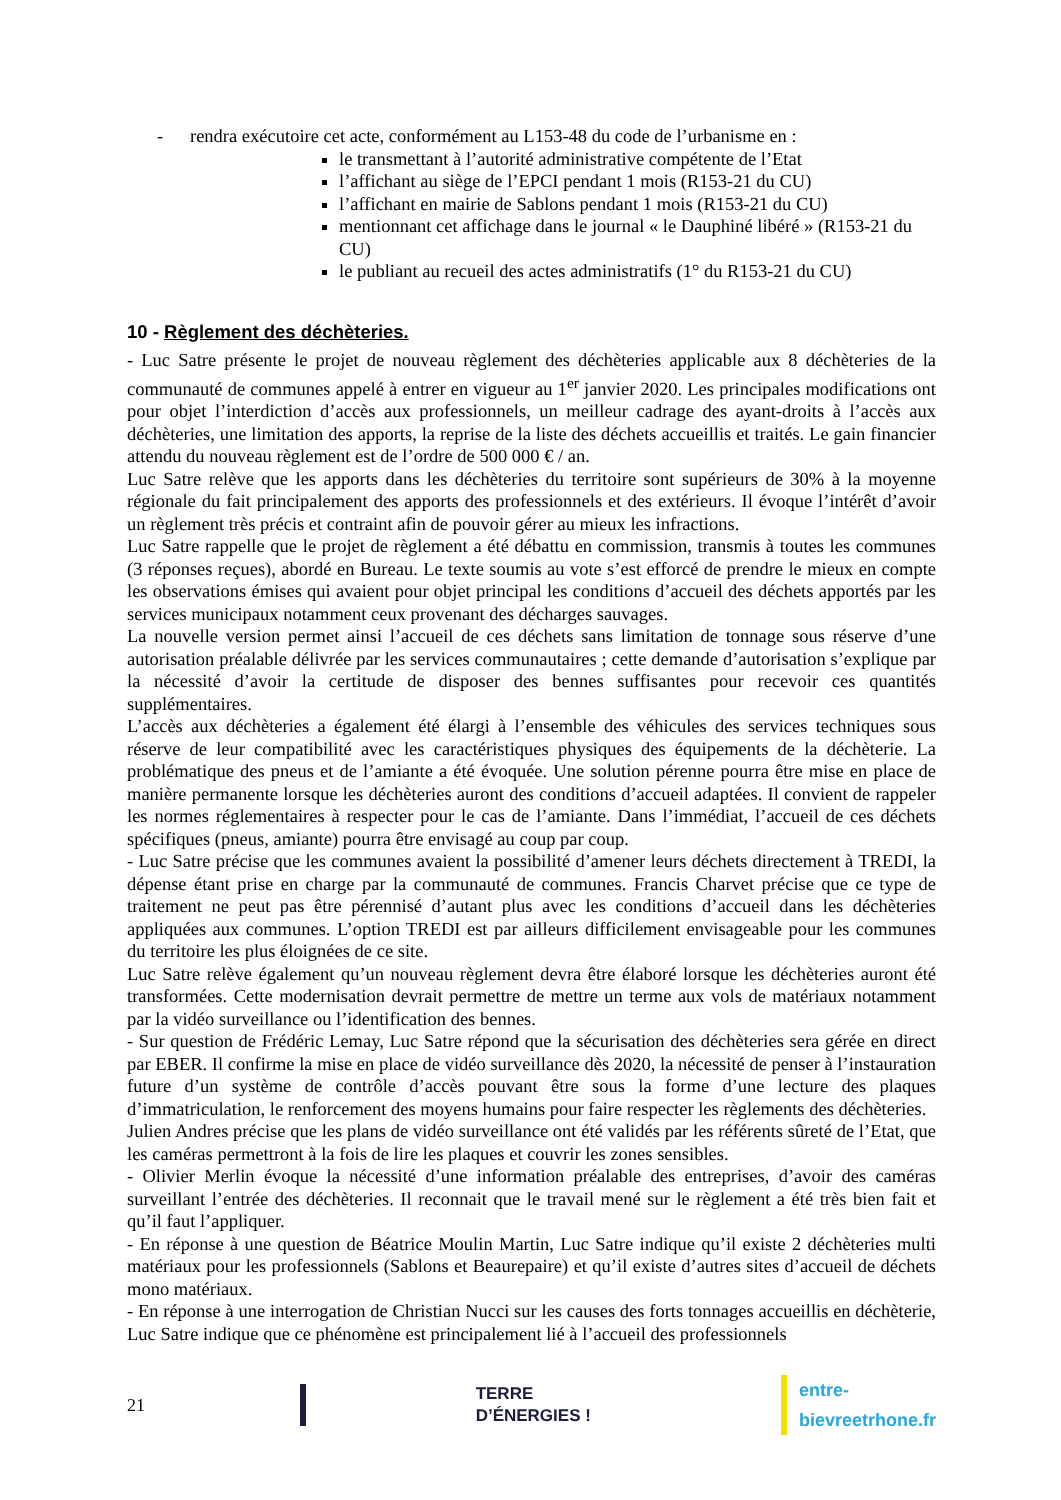- rendra exécutoire cet acte, conformément au L153-48 du code de l’urbanisme en :
le transmettant à l’autorité administrative compétente de l’Etat
l’affichant au siège de l’EPCI pendant 1 mois (R153-21 du CU)
l’affichant en mairie de Sablons pendant 1 mois (R153-21 du CU)
mentionnant cet affichage dans le journal « le Dauphiné libéré » (R153-21 du CU)
le publiant au recueil des actes administratifs (1° du R153-21 du CU)
10 - Règlement des déchèteries.
- Luc Satre présente le projet de nouveau règlement des déchèteries applicable aux 8 déchèteries de la communauté de communes appelé à entrer en vigueur au 1<sup>er</sup> janvier 2020. Les principales modifications ont pour objet l’interdiction d’accès aux professionnels, un meilleur cadrage des ayant-droits à l’accès aux déchèteries, une limitation des apports, la reprise de la liste des déchets accueillis et traités. Le gain financier attendu du nouveau règlement est de l’ordre de 500 000 € / an.
Luc Satre relève que les apports dans les déchèteries du territoire sont supérieurs de 30% à la moyenne régionale du fait principalement des apports des professionnels et des extérieurs. Il évoque l’intérêt d’avoir un règlement très précis et contraint afin de pouvoir gérer au mieux les infractions.
Luc Satre rappelle que le projet de règlement a été débattu en commission, transmis à toutes les communes (3 réponses reçues), abordé en Bureau. Le texte soumis au vote s’est efforcé de prendre le mieux en compte les observations émises qui avaient pour objet principal les conditions d’accueil des déchets apportés par les services municipaux notamment ceux provenant des décharges sauvages.
La nouvelle version permet ainsi l’accueil de ces déchets sans limitation de tonnage sous réserve d’une autorisation préalable délivrée par les services communautaires ; cette demande d’autorisation s’explique par la nécessité d’avoir la certitude de disposer des bennes suffisantes pour recevoir ces quantités supplémentaires.
L’accès aux déchèteries a également été élargi à l’ensemble des véhicules des services techniques sous réserve de leur compatibilité avec les caractéristiques physiques des équipements de la déchèterie. La problématique des pneus et de l’amiante a été évoquée. Une solution pérenne pourra être mise en place de manière permanente lorsque les déchèteries auront des conditions d’accueil adaptées. Il convient de rappeler les normes réglementaires à respecter pour le cas de l’amiante. Dans l’immédiat, l’accueil de ces déchets spécifiques (pneus, amiante) pourra être envisagé au coup par coup.
- Luc Satre précise que les communes avaient la possibilité d’amener leurs déchets directement à TREDI, la dépense étant prise en charge par la communauté de communes. Francis Charvet précise que ce type de traitement ne peut pas être pérennisé d’autant plus avec les conditions d’accueil dans les déchèteries appliquées aux communes. L’option TREDI est par ailleurs difficilement envisageable pour les communes du territoire les plus éloignées de ce site.
Luc Satre relève également qu’un nouveau règlement devra être élaboré lorsque les déchèteries auront été transformées. Cette modernisation devrait permettre de mettre un terme aux vols de matériaux notamment par la vidéo surveillance ou l’identification des bennes.
- Sur question de Frédéric Lemay, Luc Satre répond que la sécurisation des déchèteries sera gérée en direct par EBER. Il confirme la mise en place de vidéo surveillance dès 2020, la nécessité de penser à l’instauration future d’un système de contrôle d’accès pouvant être sous la forme d’une lecture des plaques d’immatriculation, le renforcement des moyens humains pour faire respecter les règlements des déchèteries.
Julien Andres précise que les plans de vidéo surveillance ont été validés par les référents sûreté de l’Etat, que les caméras permettront à la fois de lire les plaques et couvrir les zones sensibles.
- Olivier Merlin évoque la nécessité d’une information préalable des entreprises, d’avoir des caméras surveillant l’entrée des déchèteries. Il reconnait que le travail mené sur le règlement a été très bien fait et qu’il faut l’appliquer.
- En réponse à une question de Béatrice Moulin Martin, Luc Satre indique qu’il existe 2 déchèteries multi matériaux pour les professionnels (Sablons et Beaurepaire) et qu’il existe d’autres sites d’accueil de déchets mono matériaux.
- En réponse à une interrogation de Christian Nucci sur les causes des forts tonnages accueillis en déchèterie, Luc Satre indique que ce phénomène est principalement lié à l’accueil des professionnels
21 TERRE D’ÉNERGIES !
entre-bievreetrhone.fr